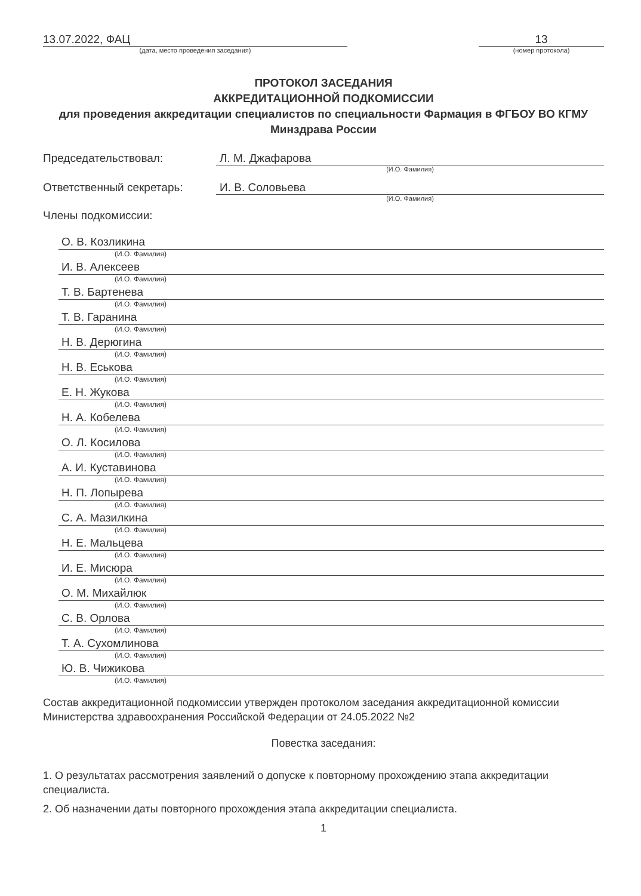13.07.2022, ФАЦ
(дата, место проведения заседания)
13
(номер протокола)
ПРОТОКОЛ ЗАСЕДАНИЯ
АККРЕДИТАЦИОННОЙ ПОДКОМИССИИ
для проведения аккредитации специалистов по специальности Фармация в ФГБОУ ВО КГМУ Минздрава России
Председательствовал: Л. М. Джафарова
(И.О. Фамилия)
Ответственный секретарь: И. В. Соловьева
(И.О. Фамилия)
Члены подкомиссии:
О. В. Козликина
(И.О. Фамилия)
И. В. Алексеев
(И.О. Фамилия)
Т. В. Бартенева
(И.О. Фамилия)
Т. В. Гаранина
(И.О. Фамилия)
Н. В. Дерюгина
(И.О. Фамилия)
Н. В. Еськова
(И.О. Фамилия)
Е. Н. Жукова
(И.О. Фамилия)
Н. А. Кобелева
(И.О. Фамилия)
О. Л. Косилова
(И.О. Фамилия)
А. И. Куставинова
(И.О. Фамилия)
Н. П. Лопырева
(И.О. Фамилия)
С. А. Мазилкина
(И.О. Фамилия)
Н. Е. Мальцева
(И.О. Фамилия)
И. Е. Мисюра
(И.О. Фамилия)
О. М. Михайлюк
(И.О. Фамилия)
С. В. Орлова
(И.О. Фамилия)
Т. А. Сухомлинова
(И.О. Фамилия)
Ю. В. Чижикова
(И.О. Фамилия)
Состав аккредитационной подкомиссии утвержден протоколом заседания аккредитационной комиссии Министерства здравоохранения Российской Федерации от 24.05.2022 №2
Повестка заседания:
1. О результатах рассмотрения заявлений о допуске к повторному прохождению этапа аккредитации специалиста.
2. Об назначении даты повторного прохождения этапа аккредитации специалиста.
1